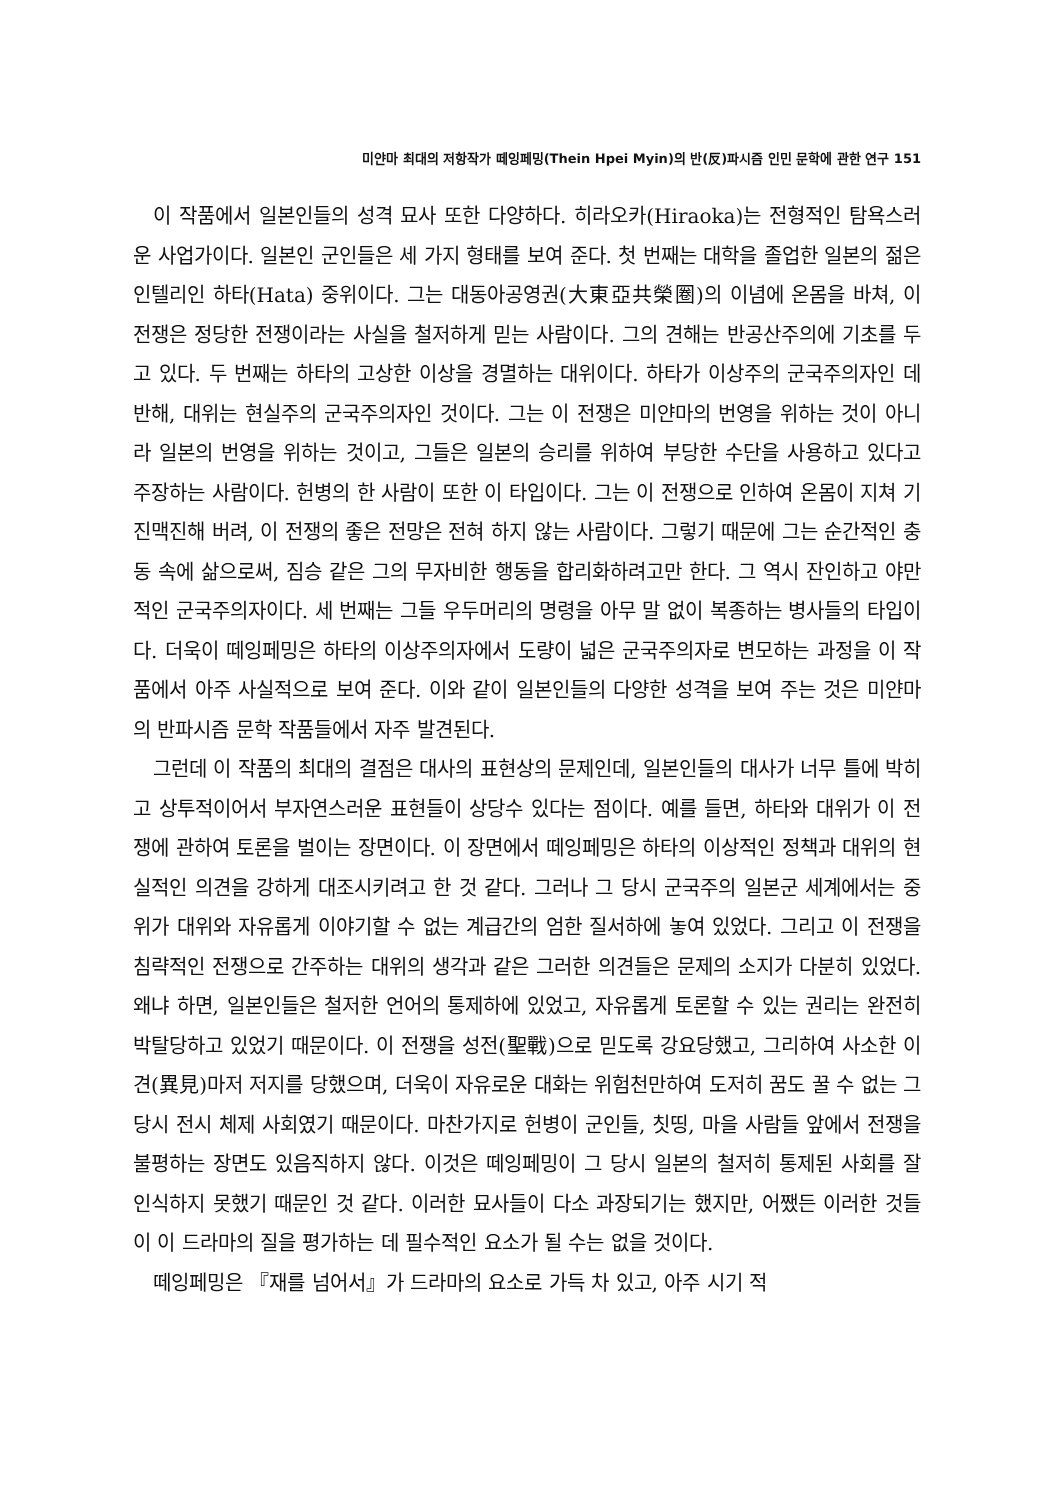미얀마 최대의 저항작가 떼잉페밍(Thein Hpei Myin)의 반(反)파시즘 인민 문학에 관한 연구 151
이 작품에서 일본인들의 성격 묘사 또한 다양하다. 히라오카(Hiraoka)는 전형적인 탐욕스러운 사업가이다. 일본인 군인들은 세 가지 형태를 보여 준다. 첫 번째는 대학을 졸업한 일본의 젊은 인텔리인 하타(Hata) 중위이다. 그는 대동아공영권(大東亞共榮圈)의 이념에 온몸을 바쳐, 이 전쟁은 정당한 전쟁이라는 사실을 철저하게 믿는 사람이다. 그의 견해는 반공산주의에 기초를 두고 있다. 두 번째는 하타의 고상한 이상을 경멸하는 대위이다. 하타가 이상주의 군국주의자인 데 반해, 대위는 현실주의 군국주의자인 것이다. 그는 이 전쟁은 미얀마의 번영을 위하는 것이 아니라 일본의 번영을 위하는 것이고, 그들은 일본의 승리를 위하여 부당한 수단을 사용하고 있다고 주장하는 사람이다. 헌병의 한 사람이 또한 이 타입이다. 그는 이 전쟁으로 인하여 온몸이 지쳐 기진맥진해 버려, 이 전쟁의 좋은 전망은 전혀 하지 않는 사람이다. 그렇기 때문에 그는 순간적인 충동 속에 삶으로써, 짐승 같은 그의 무자비한 행동을 합리화하려고만 한다. 그 역시 잔인하고 야만적인 군국주의자이다. 세 번째는 그들 우두머리의 명령을 아무 말 없이 복종하는 병사들의 타입이다. 더욱이 떼잉페밍은 하타의 이상주의자에서 도량이 넓은 군국주의자로 변모하는 과정을 이 작품에서 아주 사실적으로 보여 준다. 이와 같이 일본인들의 다양한 성격을 보여 주는 것은 미얀마의 반파시즘 문학 작품들에서 자주 발견된다.
그런데 이 작품의 최대의 결점은 대사의 표현상의 문제인데, 일본인들의 대사가 너무 틀에 박히고 상투적이어서 부자연스러운 표현들이 상당수 있다는 점이다. 예를 들면, 하타와 대위가 이 전쟁에 관하여 토론을 벌이는 장면이다. 이 장면에서 떼잉페밍은 하타의 이상적인 정책과 대위의 현실적인 의견을 강하게 대조시키려고 한 것 같다. 그러나 그 당시 군국주의 일본군 세계에서는 중위가 대위와 자유롭게 이야기할 수 없는 계급간의 엄한 질서하에 놓여 있었다. 그리고 이 전쟁을 침략적인 전쟁으로 간주하는 대위의 생각과 같은 그러한 의견들은 문제의 소지가 다분히 있었다. 왜냐 하면, 일본인들은 철저한 언어의 통제하에 있었고, 자유롭게 토론할 수 있는 권리는 완전히 박탈당하고 있었기 때문이다. 이 전쟁을 성전(聖戰)으로 믿도록 강요당했고, 그리하여 사소한 이견(異見)마저 저지를 당했으며, 더욱이 자유로운 대화는 위험천만하여 도저히 꿈도 꿀 수 없는 그 당시 전시 체제 사회였기 때문이다. 마찬가지로 헌병이 군인들, 칫띵, 마을 사람들 앞에서 전쟁을 불평하는 장면도 있음직하지 않다. 이것은 떼잉페밍이 그 당시 일본의 철저히 통제된 사회를 잘 인식하지 못했기 때문인 것 같다. 이러한 묘사들이 다소 과장되기는 했지만, 어쨌든 이러한 것들이 이 드라마의 질을 평가하는 데 필수적인 요소가 될 수는 없을 것이다.
떼잉페밍은 『재를 넘어서』가 드라마의 요소로 가득 차 있고, 아주 시기 적